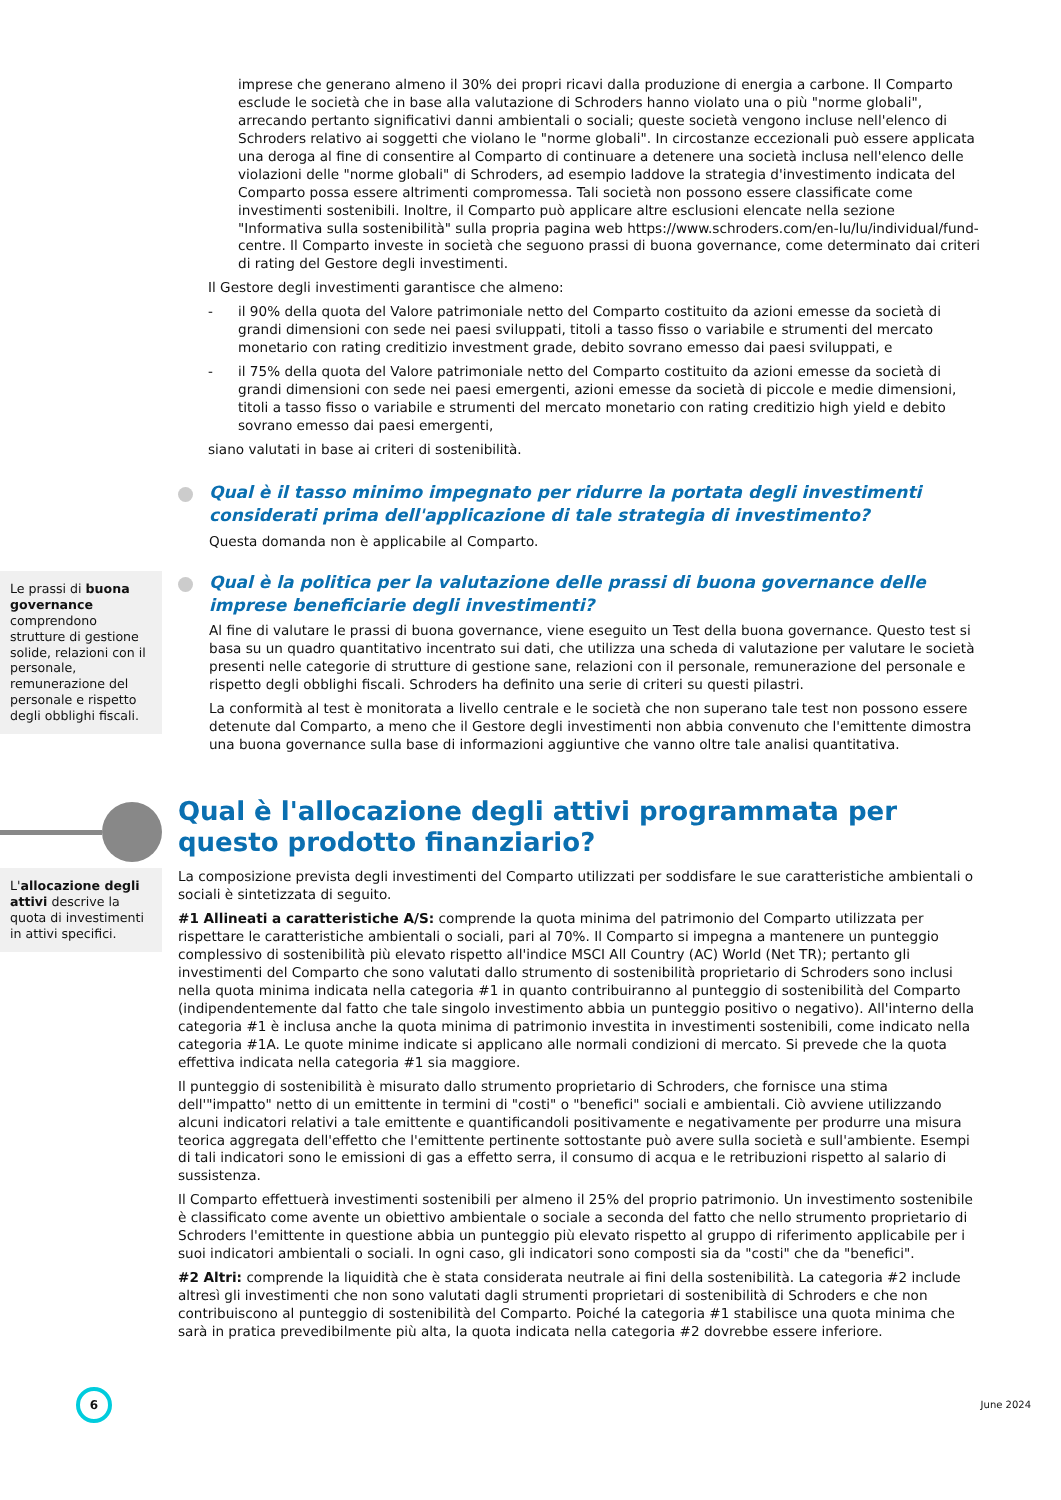imprese che generano almeno il 30% dei propri ricavi dalla produzione di energia a carbone. Il Comparto esclude le società che in base alla valutazione di Schroders hanno violato una o più "norme globali", arrecando pertanto significativi danni ambientali o sociali; queste società vengono incluse nell'elenco di Schroders relativo ai soggetti che violano le "norme globali". In circostanze eccezionali può essere applicata una deroga al fine di consentire al Comparto di continuare a detenere una società inclusa nell'elenco delle violazioni delle "norme globali" di Schroders, ad esempio laddove la strategia d'investimento indicata del Comparto possa essere altrimenti compromessa. Tali società non possono essere classificate come investimenti sostenibili. Inoltre, il Comparto può applicare altre esclusioni elencate nella sezione "Informativa sulla sostenibilità" sulla propria pagina web https://www.schroders.com/en-lu/lu/individual/fund-centre. Il Comparto investe in società che seguono prassi di buona governance, come determinato dai criteri di rating del Gestore degli investimenti.
Il Gestore degli investimenti garantisce che almeno:
- il 90% della quota del Valore patrimoniale netto del Comparto costituito da azioni emesse da società di grandi dimensioni con sede nei paesi sviluppati, titoli a tasso fisso o variabile e strumenti del mercato monetario con rating creditizio investment grade, debito sovrano emesso dai paesi sviluppati, e
- il 75% della quota del Valore patrimoniale netto del Comparto costituito da azioni emesse da società di grandi dimensioni con sede nei paesi emergenti, azioni emesse da società di piccole e medie dimensioni, titoli a tasso fisso o variabile e strumenti del mercato monetario con rating creditizio high yield e debito sovrano emesso dai paesi emergenti,
siano valutati in base ai criteri di sostenibilità.
Qual è il tasso minimo impegnato per ridurre la portata degli investimenti considerati prima dell'applicazione di tale strategia di investimento?
Questa domanda non è applicabile al Comparto.
Le prassi di buona governance comprendono strutture di gestione solide, relazioni con il personale, remunerazione del personale e rispetto degli obblighi fiscali.
Qual è la politica per la valutazione delle prassi di buona governance delle imprese beneficiarie degli investimenti?
Al fine di valutare le prassi di buona governance, viene eseguito un Test della buona governance. Questo test si basa su un quadro quantitativo incentrato sui dati, che utilizza una scheda di valutazione per valutare le società presenti nelle categorie di strutture di gestione sane, relazioni con il personale, remunerazione del personale e rispetto degli obblighi fiscali. Schroders ha definito una serie di criteri su questi pilastri.
La conformità al test è monitorata a livello centrale e le società che non superano tale test non possono essere detenute dal Comparto, a meno che il Gestore degli investimenti non abbia convenuto che l'emittente dimostra una buona governance sulla base di informazioni aggiuntive che vanno oltre tale analisi quantitativa.
Qual è l'allocazione degli attivi programmata per questo prodotto finanziario?
L'allocazione degli attivi descrive la quota di investimenti in attivi specifici.
La composizione prevista degli investimenti del Comparto utilizzati per soddisfare le sue caratteristiche ambientali o sociali è sintetizzata di seguito.
#1 Allineati a caratteristiche A/S: comprende la quota minima del patrimonio del Comparto utilizzata per rispettare le caratteristiche ambientali o sociali, pari al 70%. Il Comparto si impegna a mantenere un punteggio complessivo di sostenibilità più elevato rispetto all'indice MSCI All Country (AC) World (Net TR); pertanto gli investimenti del Comparto che sono valutati dallo strumento di sostenibilità proprietario di Schroders sono inclusi nella quota minima indicata nella categoria #1 in quanto contribuiranno al punteggio di sostenibilità del Comparto (indipendentemente dal fatto che tale singolo investimento abbia un punteggio positivo o negativo). All'interno della categoria #1 è inclusa anche la quota minima di patrimonio investita in investimenti sostenibili, come indicato nella categoria #1A. Le quote minime indicate si applicano alle normali condizioni di mercato. Si prevede che la quota effettiva indicata nella categoria #1 sia maggiore.
Il punteggio di sostenibilità è misurato dallo strumento proprietario di Schroders, che fornisce una stima dell'"impatto" netto di un emittente in termini di "costi" o "benefici" sociali e ambientali. Ciò avviene utilizzando alcuni indicatori relativi a tale emittente e quantificandoli positivamente e negativamente per produrre una misura teorica aggregata dell'effetto che l'emittente pertinente sottostante può avere sulla società e sull'ambiente. Esempi di tali indicatori sono le emissioni di gas a effetto serra, il consumo di acqua e le retribuzioni rispetto al salario di sussistenza.
Il Comparto effettuerà investimenti sostenibili per almeno il 25% del proprio patrimonio. Un investimento sostenibile è classificato come avente un obiettivo ambientale o sociale a seconda del fatto che nello strumento proprietario di Schroders l'emittente in questione abbia un punteggio più elevato rispetto al gruppo di riferimento applicabile per i suoi indicatori ambientali o sociali. In ogni caso, gli indicatori sono composti sia da "costi" che da "benefici".
#2 Altri: comprende la liquidità che è stata considerata neutrale ai fini della sostenibilità. La categoria #2 include altresì gli investimenti che non sono valutati dagli strumenti proprietari di sostenibilità di Schroders e che non contribuiscono al punteggio di sostenibilità del Comparto. Poiché la categoria #1 stabilisce una quota minima che sarà in pratica prevedibilmente più alta, la quota indicata nella categoria #2 dovrebbe essere inferiore.
6
June 2024